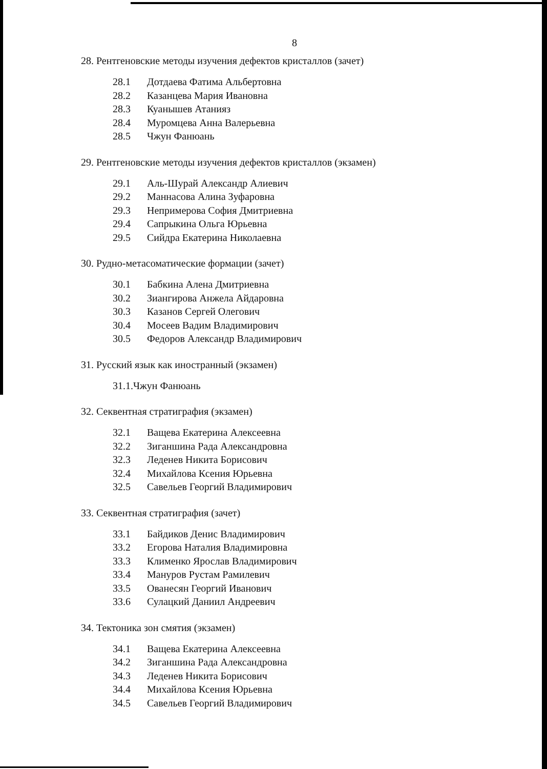8
28. Рентгеновские методы изучения дефектов кристаллов (зачет)
28.1 Дотдаева Фатима Альбертовна
28.2 Казанцева Мария Ивановна
28.3 Куанышев Атанияз
28.4 Муромцева Анна Валерьевна
28.5 Чжун Фанюань
29. Рентгеновские методы изучения дефектов кристаллов (экзамен)
29.1 Аль-Шурай Александр Алиевич
29.2 Маннасова Алина Зуфаровна
29.3 Непримерова София Дмитриевна
29.4 Сапрыкина Ольга Юрьевна
29.5 Сийдра Екатерина Николаевна
30. Рудно-метасоматические формации (зачет)
30.1 Бабкина Алена Дмитриевна
30.2 Зиангирова Анжела Айдаровна
30.3 Казанов Сергей Олегович
30.4 Мосеев Вадим Владимирович
30.5 Федоров Александр Владимирович
31. Русский язык как иностранный (экзамен)
31.1.Чжун Фанюань
32. Секвентная стратиграфия (экзамен)
32.1 Ващева Екатерина Алексеевна
32.2 Зиганшина Рада Александровна
32.3 Леденев Никита Борисович
32.4 Михайлова Ксения Юрьевна
32.5 Савельев Георгий Владимирович
33. Секвентная стратиграфия (зачет)
33.1 Байдиков Денис Владимирович
33.2 Егорова Наталия Владимировна
33.3 Клименко Ярослав Владимирович
33.4 Мануров Рустам Рамилевич
33.5 Ованесян Георгий Иванович
33.6 Сулацкий Даниил Андреевич
34. Тектоника зон смятия (экзамен)
34.1 Ващева Екатерина Алексеевна
34.2 Зиганшина Рада Александровна
34.3 Леденев Никита Борисович
34.4 Михайлова Ксения Юрьевна
34.5 Савельев Георгий Владимирович